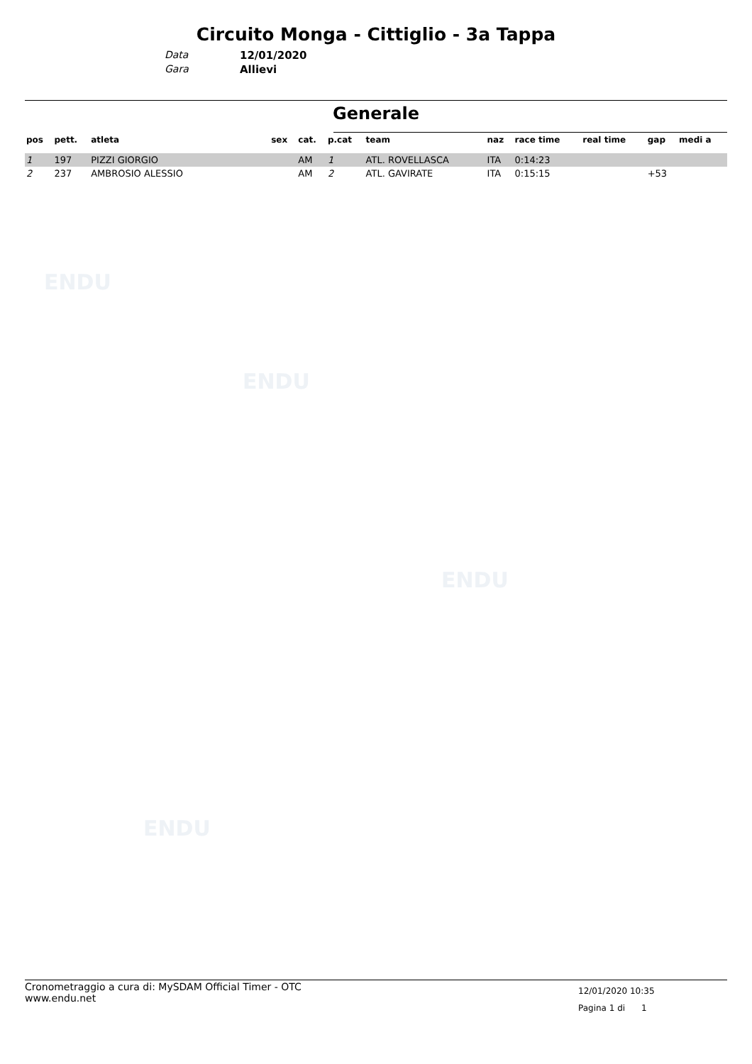ENDU
ENDU
ENDU
ENDU
Circuito Monga - Cittiglio - 3a Tappa
Data 12/01/2020
Gara Allievi
Generale
| pos | pett. | atleta | sex | cat. | p.cat | team | naz | race time | real time | gap | medi a |
| --- | --- | --- | --- | --- | --- | --- | --- | --- | --- | --- | --- |
| 1 | 197 | PIZZI GIORGIO | | AM | 1 | ATL. ROVELLASCA | ITA | 0:14:23 | | | |
| 2 | 237 | AMBROSIO ALESSIO | | AM | 2 | ATL. GAVIRATE | ITA | 0:15:15 | | +53 | |
Cronometraggio a cura di: MySDAM Official Timer - OTC
www.endu.net
12/01/2020 10:35
Pagina 1 di 1